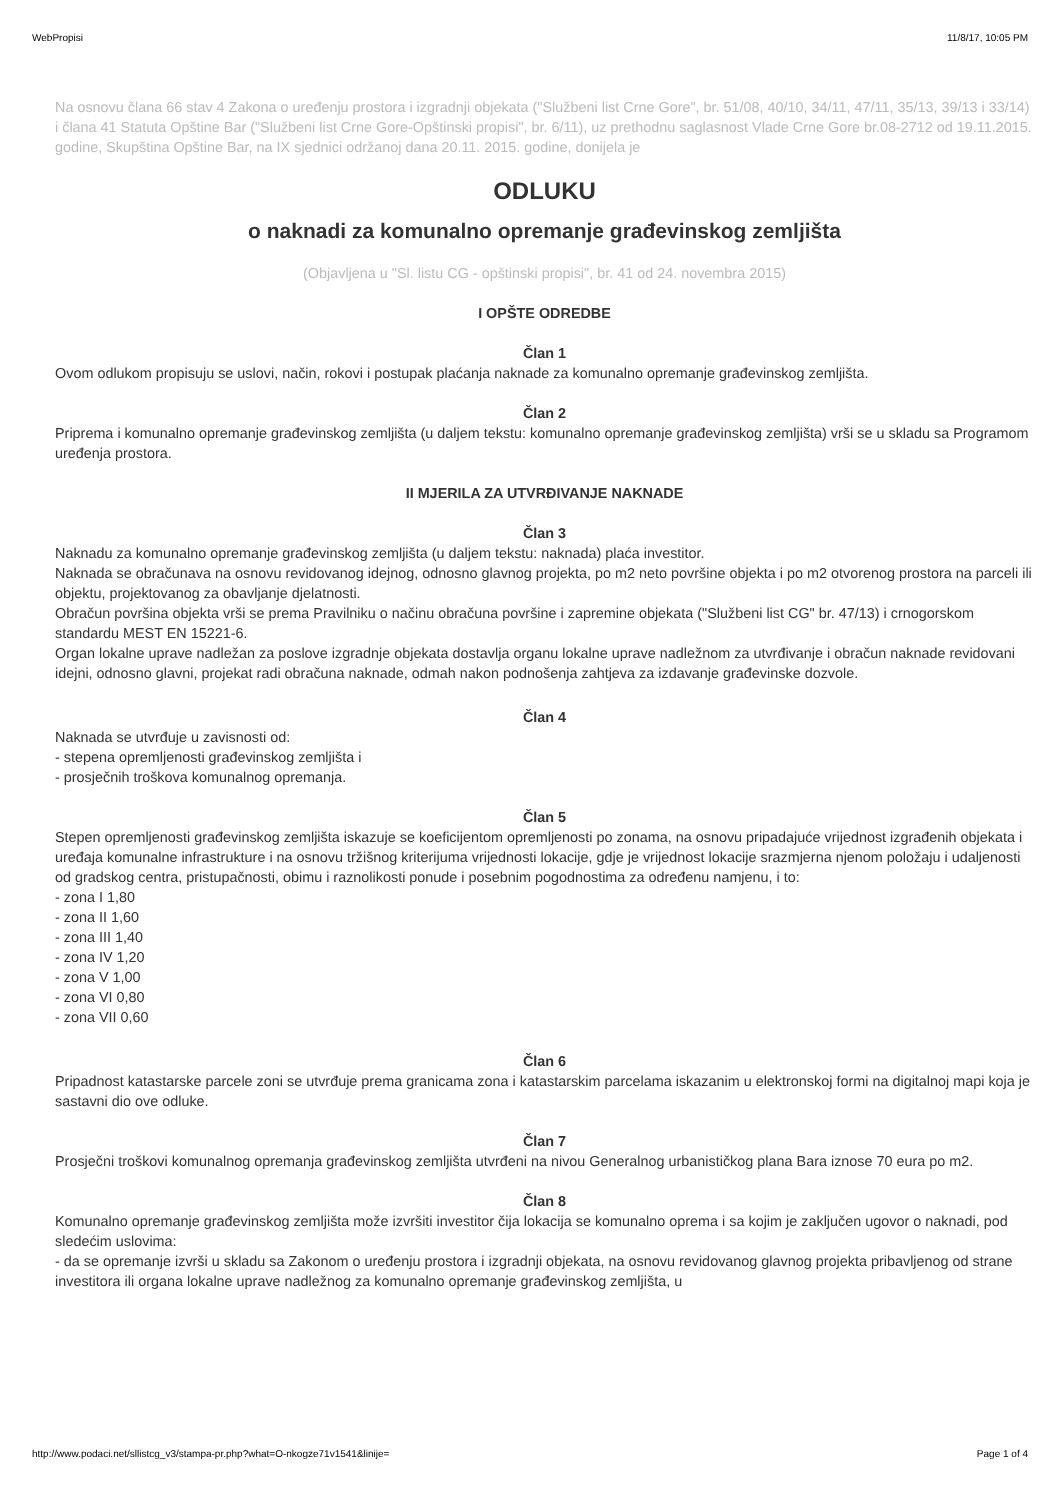WebPropisi 11/8/17, 10:05 PM
Na osnovu člana 66 stav 4 Zakona o uređenju prostora i izgradnji objekata ("Službeni list Crne Gore", br. 51/08, 40/10, 34/11, 47/11, 35/13, 39/13 i 33/14) i člana 41 Statuta Opštine Bar ("Službeni list Crne Gore-Opštinski propisi", br. 6/11), uz prethodnu saglasnost Vlade Crne Gore br.08-2712 od 19.11.2015. godine, Skupština Opštine Bar, na IX sjednici održanoj dana 20.11. 2015. godine, donijela je
ODLUKU
o naknadi za komunalno opremanje građevinskog zemljišta
(Objavljena u "Sl. listu CG - opštinski propisi", br. 41 od 24. novembra 2015)
I OPŠTE ODREDBE
Član 1
Ovom odlukom propisuju se uslovi, način, rokovi i postupak plaćanja naknade za komunalno opremanje građevinskog zemljišta.
Član 2
Priprema i komunalno opremanje građevinskog zemljišta (u daljem tekstu: komunalno opremanje građevinskog zemljišta) vrši se u skladu sa Programom uređenja prostora.
II MJERILA ZA UTVRĐIVANJE NAKNADE
Član 3
Naknadu za komunalno opremanje građevinskog zemljišta (u daljem tekstu: naknada) plaća investitor.
Naknada se obračunava na osnovu revidovanog idejnog, odnosno glavnog projekta, po m2 neto površine objekta i po m2 otvorenog prostora na parceli ili objektu, projektovanog za obavljanje djelatnosti.
Obračun površina objekta vrši se prema Pravilniku o načinu obračuna površine i zapremine objekata ("Službeni list CG" br. 47/13) i crnogorskom standardu MEST EN 15221-6.
Organ lokalne uprave nadležan za poslove izgradnje objekata dostavlja organu lokalne uprave nadležnom za utvrđivanje i obračun naknade revidovani idejni, odnosno glavni, projekat radi obračuna naknade, odmah nakon podnošenja zahtjeva za izdavanje građevinske dozvole.
Član 4
Naknada se utvrđuje u zavisnosti od:
- stepena opremljenosti građevinskog zemljišta i
- prosječnih troškova komunalnog opremanja.
Član 5
Stepen opremljenosti građevinskog zemljišta iskazuje se koeficijentom opremljenosti po zonama, na osnovu pripadajuće vrijednost izgrađenih objekata i uređaja komunalne infrastrukture i na osnovu tržišnog kriterijuma vrijednosti lokacije, gdje je vrijednost lokacije srazmjerna njenom položaju i udaljenosti od gradskog centra, pristupačnosti, obimu i raznolikosti ponude i posebnim pogodnostima za određenu namjenu, i to:
- zona I 1,80
- zona II 1,60
- zona III 1,40
- zona IV 1,20
- zona V 1,00
- zona VI 0,80
- zona VII 0,60
Član 6
Pripadnost katastarske parcele zoni se utvrđuje prema granicama zona i katastarskim parcelama iskazanim u elektronskoj formi na digitalnoj mapi koja je sastavni dio ove odluke.
Član 7
Prosječni troškovi komunalnog opremanja građevinskog zemljišta utvrđeni na nivou Generalnog urbanističkog plana Bara iznose 70 eura po m2.
Član 8
Komunalno opremanje građevinskog zemljišta može izvršiti investitor čija lokacija se komunalno oprema i sa kojim je zaključen ugovor o naknadi, pod sledećim uslovima:
- da se opremanje izvrši u skladu sa Zakonom o uređenju prostora i izgradnji objekata, na osnovu revidovanog glavnog projekta pribavljenog od strane investitora ili organa lokalne uprave nadležnog za komunalno opremanje građevinskog zemljišta, u
http://www.podaci.net/sllistcg_v3/stampa-pr.php?what=O-nkogze71v1541&linije= Page 1 of 4